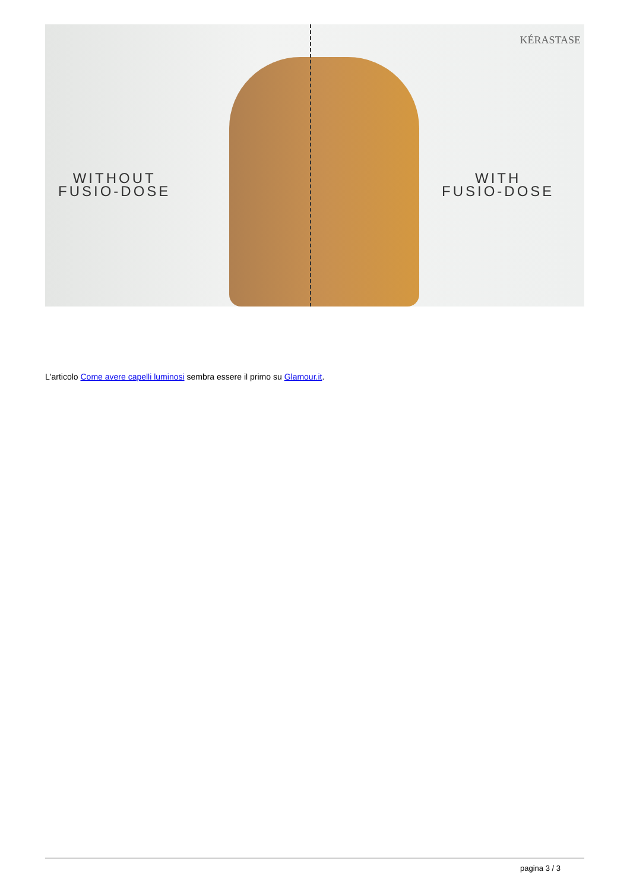WITHOUT
FUSIO-DOSE
WITH
FUSIO-DOSE
KÉRASTASE
L'articolo Come avere capelli luminosi sembra essere il primo su Glamour.it.
pagina 3 / 3